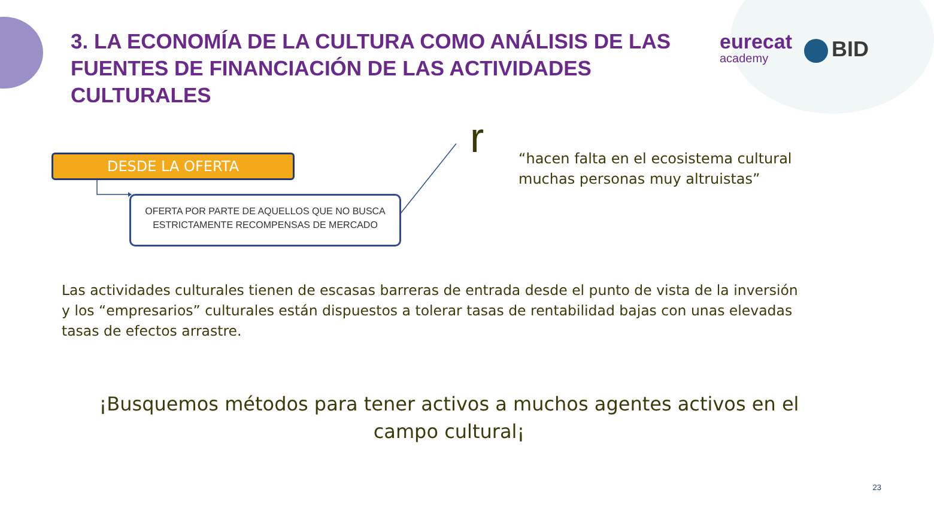3. LA ECONOMÍA DE LA CULTURA COMO ANÁLISIS DE LAS FUENTES DE FINANCIACIÓN DE LAS ACTIVIDADES CULTURALES
eurecat
academy
BID
DESDE LA OFERTA
OFERTA POR PARTE DE AQUELLOS QUE NO BUSCA
ESTRICTAMENTE RECOMPENSAS DE MERCADO
r
“hacen falta en el ecosistema cultural muchas personas muy altruistas”
Las actividades culturales tienen de escasas barreras de entrada desde el punto de vista de la inversión y los “empresarios” culturales están dispuestos a tolerar tasas de rentabilidad bajas con unas elevadas tasas de efectos arrastre.
¡Busquemos métodos para tener activos a muchos agentes activos en el campo cultural¡
23